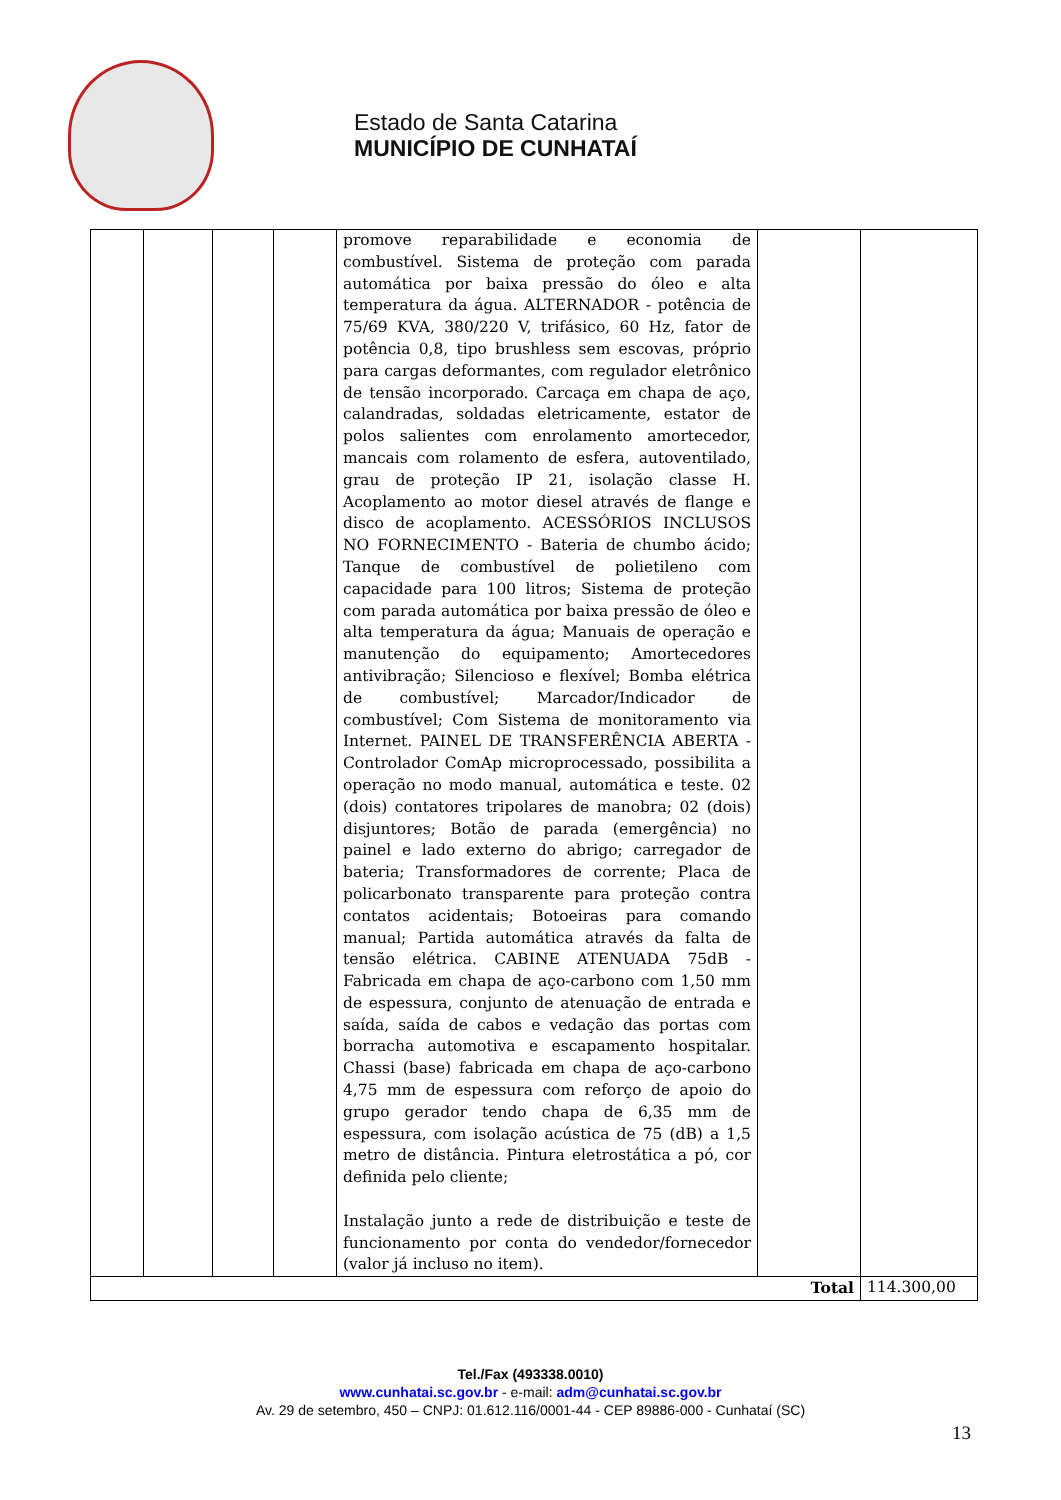Estado de Santa Catarina
MUNICÍPIO DE CUNHATAÍ
| | | | | promove reparabilidade e economia de combustível. Sistema de proteção com parada automática por baixa pressão do óleo e alta temperatura da água. ALTERNADOR - potência de 75/69 KVA, 380/220 V, trifásico, 60 Hz, fator de potência 0,8, tipo brushless sem escovas, próprio para cargas deformantes, com regulador eletrônico de tensão incorporado. Carcaça em chapa de aço, calandradas, soldadas eletricamente, estator de polos salientes com enrolamento amortecedor, mancais com rolamento de esfera, autoventilado, grau de proteção IP 21, isolação classe H. Acoplamento ao motor diesel através de flange e disco de acoplamento. ACESSÓRIOS INCLUSOS NO FORNECIMENTO - Bateria de chumbo ácido; Tanque de combustível de polietileno com capacidade para 100 litros; Sistema de proteção com parada automática por baixa pressão de óleo e alta temperatura da água; Manuais de operação e manutenção do equipamento; Amortecedores antivibração; Silencioso e flexível; Bomba elétrica de combustível; Marcador/Indicador de combustível; Com Sistema de monitoramento via Internet. PAINEL DE TRANSFERÊNCIA ABERTA - Controlador ComAp microprocessado, possibilita a operação no modo manual, automática e teste. 02 (dois) contatores tripolares de manobra; 02 (dois) disjuntores; Botão de parada (emergência) no painel e lado externo do abrigo; carregador de bateria; Transformadores de corrente; Placa de policarbonato transparente para proteção contra contatos acidentais; Botoeiras para comando manual; Partida automática através da falta de tensão elétrica. CABINE ATENUADA 75dB - Fabricada em chapa de aço-carbono com 1,50 mm de espessura, conjunto de atenuação de entrada e saída, saída de cabos e vedação das portas com borracha automotiva e escapamento hospitalar. Chassi (base) fabricada em chapa de aço-carbono 4,75 mm de espessura com reforço de apoio do grupo gerador tendo chapa de 6,35 mm de espessura, com isolação acústica de 75 (dB) a 1,5 metro de distância. Pintura eletrostática a pó, cor definida pelo cliente; Instalação junto a rede de distribuição e teste de funcionamento por conta do vendedor/fornecedor (valor já incluso no item). | | |
| Total | | | | | | 114.300,00 |
Tel./Fax (493338.0010)
www.cunhatai.sc.gov.br - e-mail: adm@cunhatai.sc.gov.br
Av. 29 de setembro, 450 – CNPJ: 01.612.116/0001-44 - CEP 89886-000 - Cunhataí (SC)
13